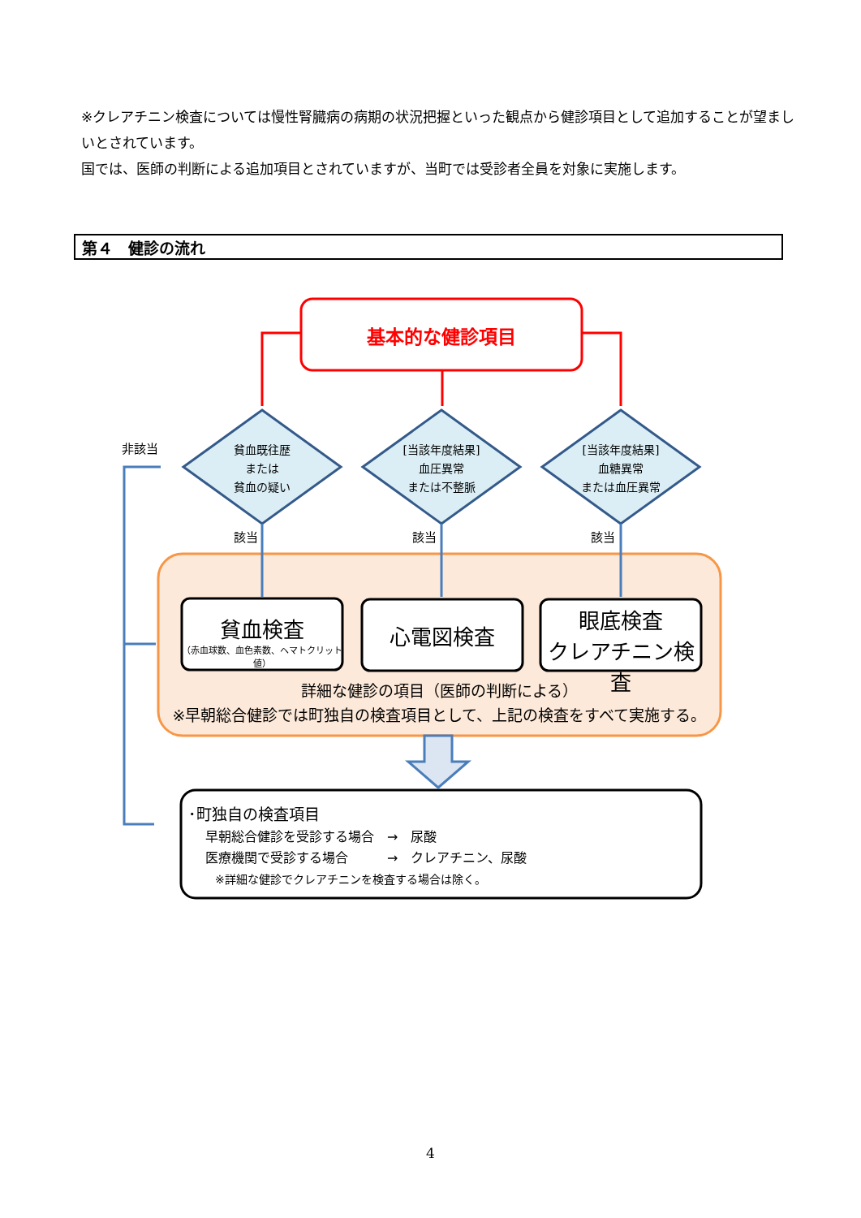※クレアチニン検査については慢性腎臓病の病期の状況把握といった観点から健診項目として追加することが望ましいとされています。
国では、医師の判断による追加項目とされていますが、当町では受診者全員を対象に実施します。
第４　健診の流れ
基本的な健診項目
非該当
貧血既往歴
または
貧血の疑い
[当該年度結果]
血圧異常
または不整脈
[当該年度結果]
血糖異常
または血圧異常
該当 該当 該当
貧血検査
（赤血球数、血色素数、ヘマトクリット値）
心電図検査
眼底検査
クレアチニン検査
詳細な健診の項目（医師の判断による）
※早朝総合健診では町独自の検査項目として、上記の検査をすべて実施する。
･町独自の検査項目
早朝総合健診を受診する場合　→　尿酸
医療機関で受診する場合　　　→　クレアチニン、尿酸
※詳細な健診でクレアチニンを検査する場合は除く。
4